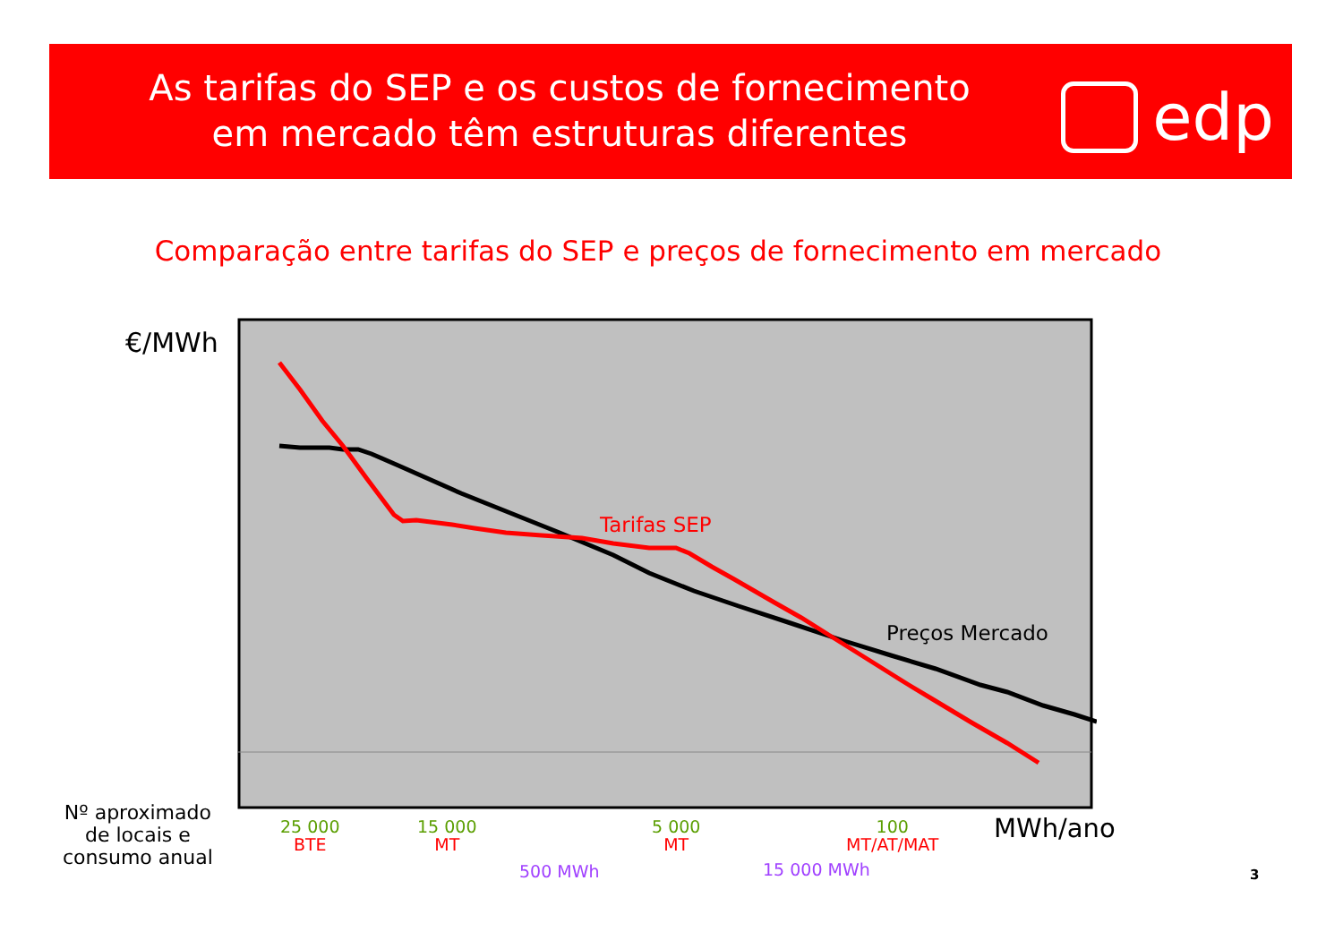As tarifas do SEP e os custos de fornecimento
em mercado têm estruturas diferentes
edp
Comparação entre tarifas do SEP e preços de fornecimento em mercado
€/MWh
Tarifas SEP
Preços Mercado
Nº aproximado
de locais e
consumo anual
25 000
BTE
15 000
MT
5 000
MT
100
MT/AT/MAT
MWh/ano
500 MWh 15 000 MWh 3